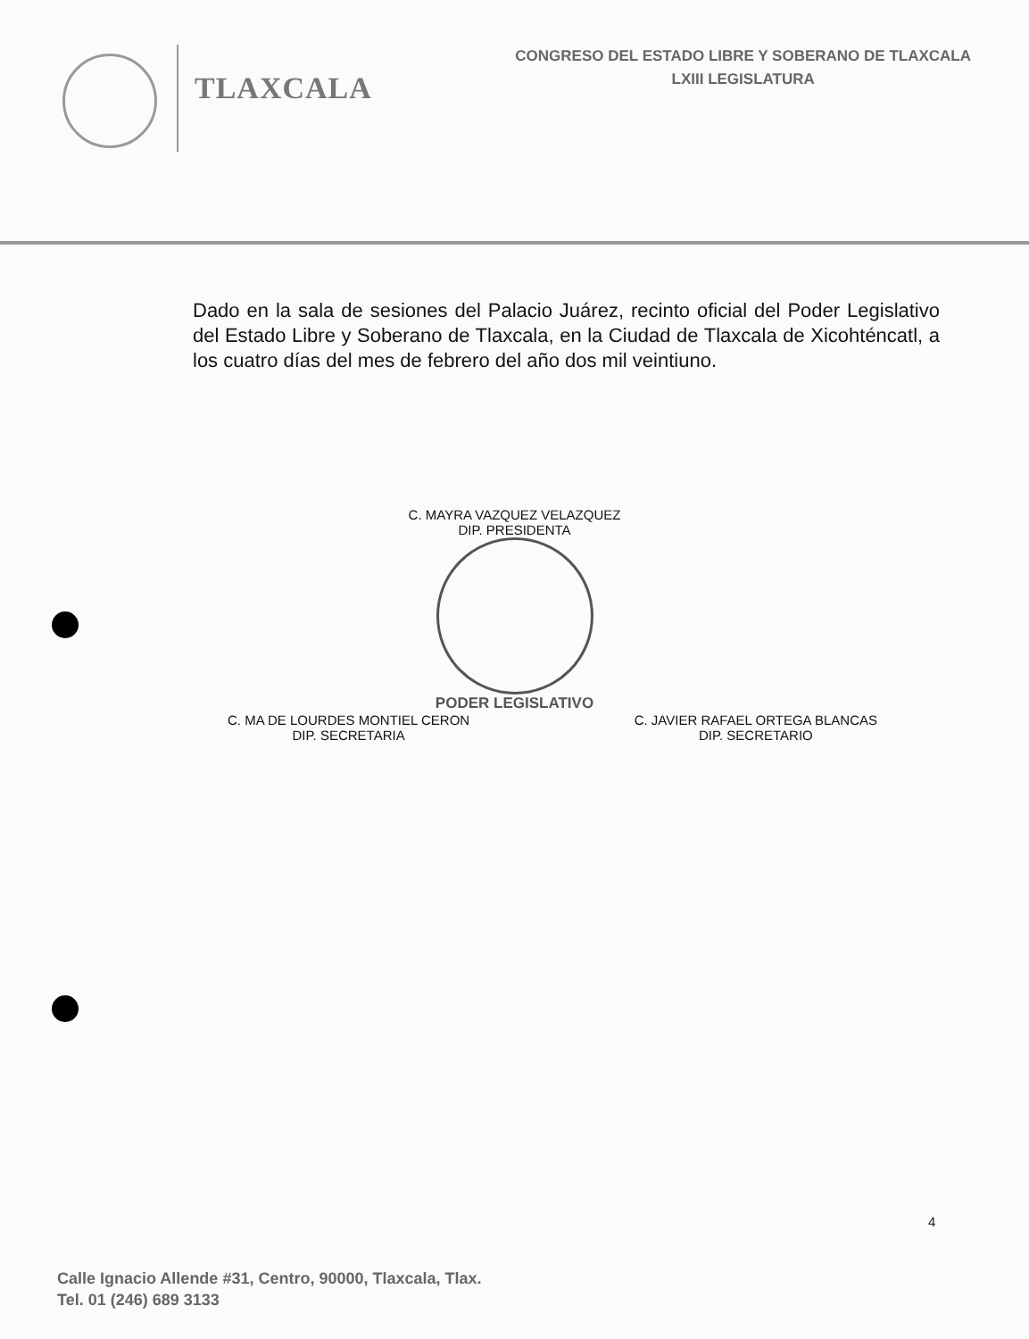TLAXCALA
CONGRESO DEL ESTADO LIBRE Y SOBERANO DE TLAXCALA
LXIII LEGISLATURA
Dado en la sala de sesiones del Palacio Juárez, recinto oficial del Poder Legislativo del Estado Libre y Soberano de Tlaxcala, en la Ciudad de Tlaxcala de Xicohténcatl, a los cuatro días del mes de febrero del año dos mil veintiuno.
C. MAYRA VAZQUEZ VELAZQUEZ
DIP. PRESIDENTA
PODER LEGISLATIVO
C. MA DE LOURDES MONTIEL CERON
DIP. SECRETARIA
C. JAVIER RAFAEL ORTEGA BLANCAS
DIP. SECRETARIO
4
Calle Ignacio Allende #31, Centro, 90000, Tlaxcala, Tlax.
Tel. 01 (246) 689 3133